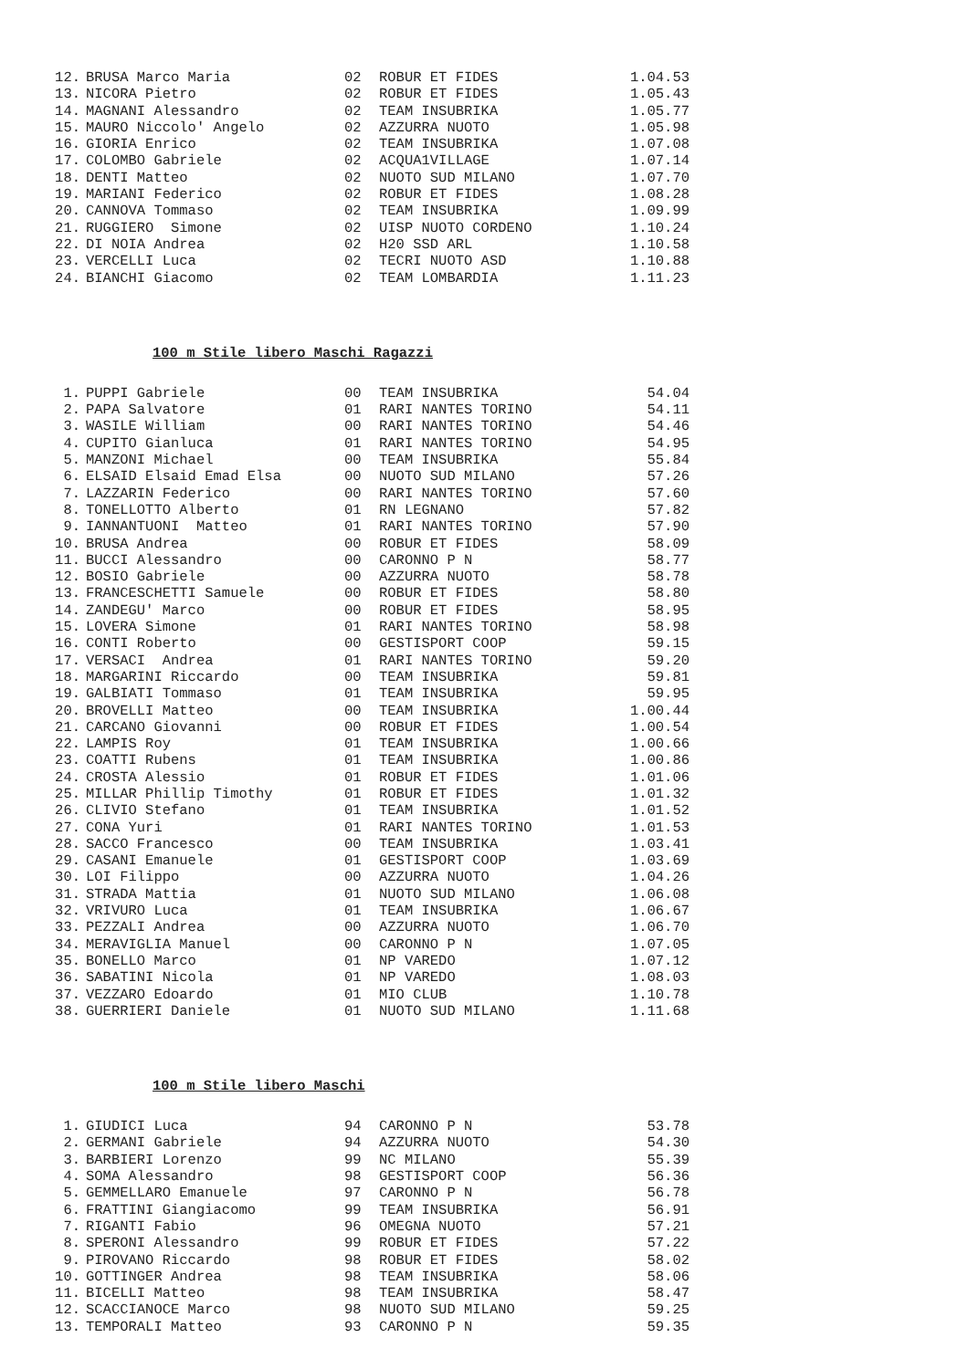| 12. | BRUSA Marco Maria | 02 | ROBUR ET FIDES | 1.04.53 |
| 13. | NICORA Pietro | 02 | ROBUR ET FIDES | 1.05.43 |
| 14. | MAGNANI Alessandro | 02 | TEAM INSUBRIKA | 1.05.77 |
| 15. | MAURO Niccolo' Angelo | 02 | AZZURRA NUOTO | 1.05.98 |
| 16. | GIORIA Enrico | 02 | TEAM INSUBRIKA | 1.07.08 |
| 17. | COLOMBO Gabriele | 02 | ACQUA1VILLAGE | 1.07.14 |
| 18. | DENTI Matteo | 02 | NUOTO SUD MILANO | 1.07.70 |
| 19. | MARIANI Federico | 02 | ROBUR ET FIDES | 1.08.28 |
| 20. | CANNOVA Tommaso | 02 | TEAM INSUBRIKA | 1.09.99 |
| 21. | RUGGIERO Simone | 02 | UISP NUOTO CORDENO | 1.10.24 |
| 22. | DI NOIA Andrea | 02 | H20 SSD ARL | 1.10.58 |
| 23. | VERCELLI Luca | 02 | TECRI NUOTO ASD | 1.10.88 |
| 24. | BIANCHI Giacomo | 02 | TEAM LOMBARDIA | 1.11.23 |
100 m Stile libero Maschi Ragazzi
| 1. | PUPPI Gabriele | 00 | TEAM INSUBRIKA | 54.04 |
| 2. | PAPA Salvatore | 01 | RARI NANTES TORINO | 54.11 |
| 3. | WASILE William | 00 | RARI NANTES TORINO | 54.46 |
| 4. | CUPITO Gianluca | 01 | RARI NANTES TORINO | 54.95 |
| 5. | MANZONI Michael | 00 | TEAM INSUBRIKA | 55.84 |
| 6. | ELSAID Elsaid Emad Elsa | 00 | NUOTO SUD MILANO | 57.26 |
| 7. | LAZZARIN Federico | 00 | RARI NANTES TORINO | 57.60 |
| 8. | TONELLOTTO Alberto | 01 | RN LEGNANO | 57.82 |
| 9. | IANNANTUONI Matteo | 01 | RARI NANTES TORINO | 57.90 |
| 10. | BRUSA Andrea | 00 | ROBUR ET FIDES | 58.09 |
| 11. | BUCCI Alessandro | 00 | CARONNO P N | 58.77 |
| 12. | BOSIO Gabriele | 00 | AZZURRA NUOTO | 58.78 |
| 13. | FRANCESCHETTI Samuele | 00 | ROBUR ET FIDES | 58.80 |
| 14. | ZANDEGU' Marco | 00 | ROBUR ET FIDES | 58.95 |
| 15. | LOVERA Simone | 01 | RARI NANTES TORINO | 58.98 |
| 16. | CONTI Roberto | 00 | GESTISPORT COOP | 59.15 |
| 17. | VERSACI Andrea | 01 | RARI NANTES TORINO | 59.20 |
| 18. | MARGARINI Riccardo | 00 | TEAM INSUBRIKA | 59.81 |
| 19. | GALBIATI Tommaso | 01 | TEAM INSUBRIKA | 59.95 |
| 20. | BROVELLI Matteo | 00 | TEAM INSUBRIKA | 1.00.44 |
| 21. | CARCANO Giovanni | 00 | ROBUR ET FIDES | 1.00.54 |
| 22. | LAMPIS Roy | 01 | TEAM INSUBRIKA | 1.00.66 |
| 23. | COATTI Rubens | 01 | TEAM INSUBRIKA | 1.00.86 |
| 24. | CROSTA Alessio | 01 | ROBUR ET FIDES | 1.01.06 |
| 25. | MILLAR Phillip Timothy | 01 | ROBUR ET FIDES | 1.01.32 |
| 26. | CLIVIO Stefano | 01 | TEAM INSUBRIKA | 1.01.52 |
| 27. | CONA Yuri | 01 | RARI NANTES TORINO | 1.01.53 |
| 28. | SACCO Francesco | 00 | TEAM INSUBRIKA | 1.03.41 |
| 29. | CASANI Emanuele | 01 | GESTISPORT COOP | 1.03.69 |
| 30. | LOI Filippo | 00 | AZZURRA NUOTO | 1.04.26 |
| 31. | STRADA Mattia | 01 | NUOTO SUD MILANO | 1.06.08 |
| 32. | VRIVURO Luca | 01 | TEAM INSUBRIKA | 1.06.67 |
| 33. | PEZZALI Andrea | 00 | AZZURRA NUOTO | 1.06.70 |
| 34. | MERAVIGLIA Manuel | 00 | CARONNO P N | 1.07.05 |
| 35. | BONELLO Marco | 01 | NP VAREDO | 1.07.12 |
| 36. | SABATINI Nicola | 01 | NP VAREDO | 1.08.03 |
| 37. | VEZZARO Edoardo | 01 | MIO CLUB | 1.10.78 |
| 38. | GUERRIERI Daniele | 01 | NUOTO SUD MILANO | 1.11.68 |
100 m Stile libero Maschi
| 1. | GIUDICI Luca | 94 | CARONNO P N | 53.78 |
| 2. | GERMANI Gabriele | 94 | AZZURRA NUOTO | 54.30 |
| 3. | BARBIERI Lorenzo | 99 | NC MILANO | 55.39 |
| 4. | SOMA Alessandro | 98 | GESTISPORT COOP | 56.36 |
| 5. | GEMMELLARO Emanuele | 97 | CARONNO P N | 56.78 |
| 6. | FRATTINI Giangiacomo | 99 | TEAM INSUBRIKA | 56.91 |
| 7. | RIGANTI Fabio | 96 | OMEGNA NUOTO | 57.21 |
| 8. | SPERONI Alessandro | 99 | ROBUR ET FIDES | 57.22 |
| 9. | PIROVANO Riccardo | 98 | ROBUR ET FIDES | 58.02 |
| 10. | GOTTINGER Andrea | 98 | TEAM INSUBRIKA | 58.06 |
| 11. | BICELLI Matteo | 98 | TEAM INSUBRIKA | 58.47 |
| 12. | SCACCIANOCE Marco | 98 | NUOTO SUD MILANO | 59.25 |
| 13. | TEMPORALI Matteo | 93 | CARONNO P N | 59.35 |